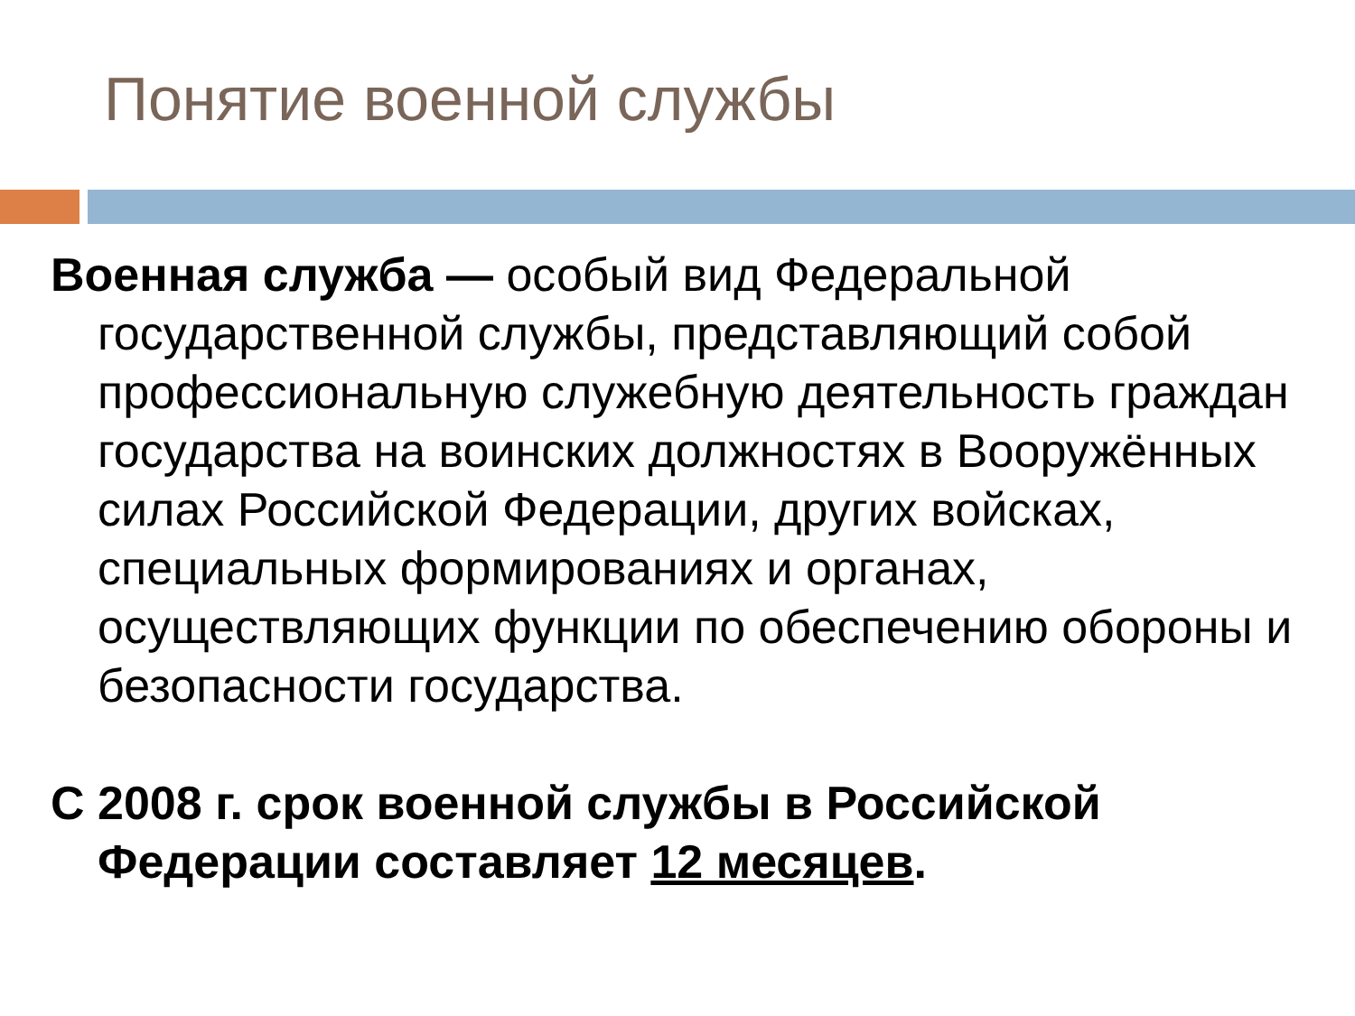Понятие военной службы
Военная служба — особый вид Федеральной государственной службы, представляющий собой профессиональную служебную деятельность граждан государства на воинских должностях в Вооружённых силах Российской Федерации, других войсках, специальных формированиях и органах, осуществляющих функции по обеспечению обороны и безопасности государства.
С 2008 г. срок военной службы в Российской Федерации составляет 12 месяцев.